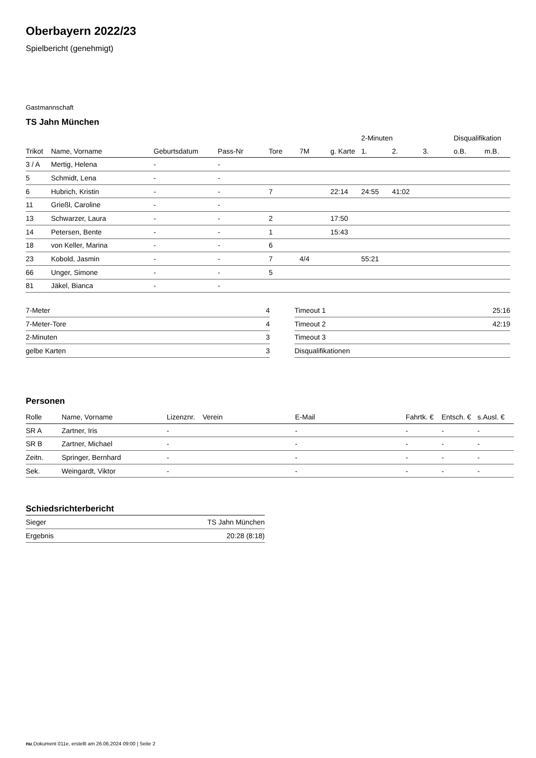Oberbayern 2022/23
Spielbericht (genehmigt)
Gastmannschaft
TS Jahn München
| | | | | | | | 2-Minuten | | | Disqualifikation | |
| --- | --- | --- | --- | --- | --- | --- | --- | --- | --- | --- | --- |
| Trikot | Name, Vorname | Geburtsdatum | Pass-Nr | Tore | 7M | g. Karte | 1. | 2. | 3. | o.B. | m.B. |
| 3 / A | Mertig, Helena | - | - | | | | | | | | |
| 5 | Schmidt, Lena | - | - | | | | | | | | |
| 6 | Hubrich, Kristin | - | - | 7 | | 22:14 | 24:55 | 41:02 | | | |
| 11 | Grießl, Caroline | - | - | | | | | | | | |
| 13 | Schwarzer, Laura | - | - | 2 | | 17:50 | | | | | |
| 14 | Petersen, Bente | - | - | 1 | | 15:43 | | | | | |
| 18 | von Keller, Marina | - | - | 6 | | | | | | | |
| 23 | Kobold, Jasmin | - | - | 7 | 4/4 | | 55:21 | | | | |
| 66 | Unger, Simone | - | - | 5 | | | | | | | |
| 81 | Jäkel, Bianca | - | - | | | | | | | | |
| 7-Meter | 4 |
| 7-Meter-Tore | 4 |
| 2-Minuten | 3 |
| gelbe Karten | 3 |
| Timeout 1 | 25:16 |
| Timeout 2 | 42:19 |
| Timeout 3 | |
| Disqualifikationen | |
Personen
| Rolle | Name, Vorname | Lizenznr. | Verein | E-Mail | Fahrtk. € | Entsch. € | s.Ausl. € |
| --- | --- | --- | --- | --- | --- | --- | --- |
| SR A | Zartner, Iris | - | | - | - | - | - |
| SR B | Zartner, Michael | - | | - | - | - | - |
| Zeitn. | Springer, Bernhard | - | | - | - | - | - |
| Sek. | Weingardt, Viktor | - | | - | - | - | - |
Schiedsrichterbericht
| Sieger | TS Jahn München |
| Ergebnis | 20:28 (8:18) |
nu.Dokument 011e, erstellt am 26.06.2024 09:00 | Seite 2